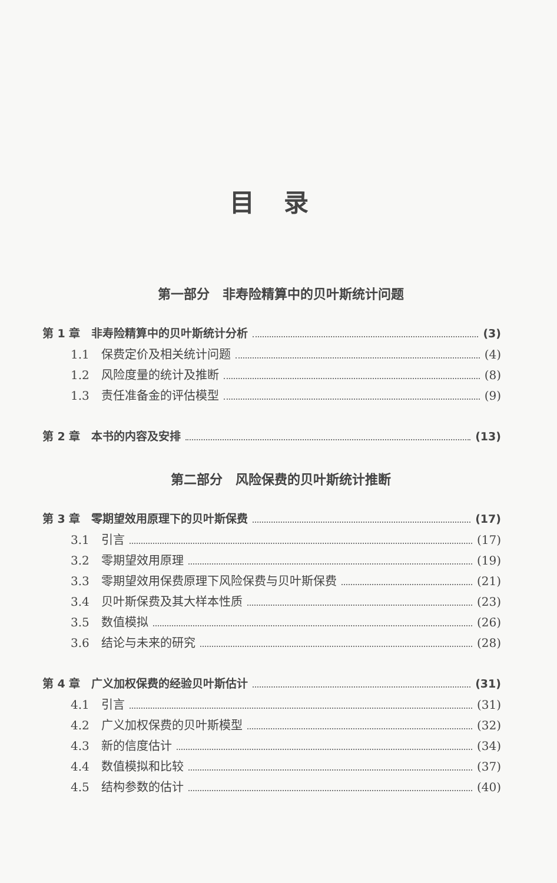目录
第一部分　非寿险精算中的贝叶斯统计问题
第 1 章　非寿险精算中的贝叶斯统计分析 (3)
1.1　保费定价及相关统计问题 (4)
1.2　风险度量的统计及推断 (8)
1.3　责任准备金的评估模型 (9)
第 2 章　本书的内容及安排 (13)
第二部分　风险保费的贝叶斯统计推断
第 3 章　零期望效用原理下的贝叶斯保费 (17)
3.1　引言 (17)
3.2　零期望效用原理 (19)
3.3　零期望效用保费原理下风险保费与贝叶斯保费 (21)
3.4　贝叶斯保费及其大样本性质 (23)
3.5　数值模拟 (26)
3.6　结论与未来的研究 (28)
第 4 章　广义加权保费的经验贝叶斯估计 (31)
4.1　引言 (31)
4.2　广义加权保费的贝叶斯模型 (32)
4.3　新的信度估计 (34)
4.4　数值模拟和比较 (37)
4.5　结构参数的估计 (40)